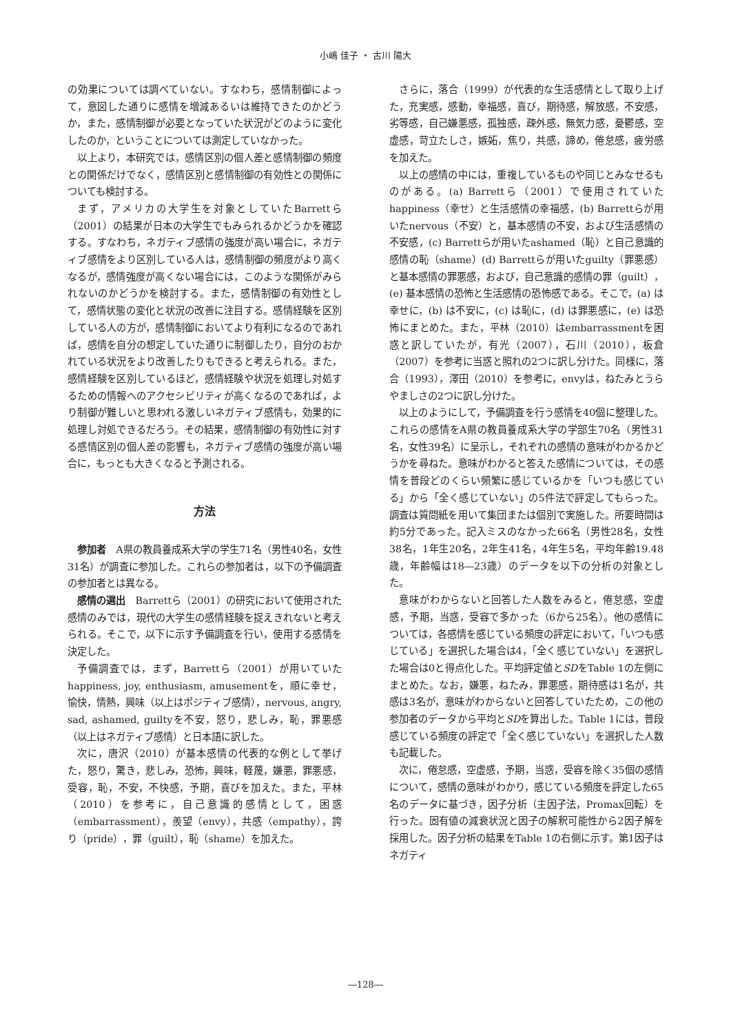小嶋 佳子 ・ 古川 陽大
の効果については調べていない。すなわち，感情制御によって，意図した通りに感情を増減あるいは維持できたのかどうか，また，感情制御が必要となっていた状況がどのように変化したのか，ということについては測定していなかった。
以上より，本研究では，感情区別の個人差と感情制御の頻度との関係だけでなく，感情区別と感情制御の有効性との関係についても検討する。
まず，アメリカの大学生を対象としていたBarrettら（2001）の結果が日本の大学生でもみられるかどうかを確認する。すなわち，ネガティブ感情の強度が高い場合に，ネガティブ感情をより区別している人は，感情制御の頻度がより高くなるが，感情強度が高くない場合には，このような関係がみられないのかどうかを検討する。また，感情制御の有効性として，感情状態の変化と状況の改善に注目する。感情経験を区別している人の方が，感情制御においてより有利になるのであれば，感情を自分の想定していた通りに制御したり，自分のおかれている状況をより改善したりもできると考えられる。また，感情経験を区別しているほど，感情経験や状況を処理し対処するための情報へのアクセシビリティが高くなるのであれば，より制御が難しいと思われる激しいネガティブ感情も，効果的に処理し対処できるだろう。その結果，感情制御の有効性に対する感情区別の個人差の影響も，ネガティブ感情の強度が高い場合に，もっとも大きくなると予測される。
方法
参加者　A県の教員養成系大学の学生71名（男性40名，女性31名）が調査に参加した。これらの参加者は，以下の予備調査の参加者とは異なる。
感情の選出　Barrettら（2001）の研究において使用された感情のみでは，現代の大学生の感情経験を捉えきれないと考えられる。そこで，以下に示す予備調査を行い，使用する感情を決定した。
予備調査では，まず，Barrettら（2001）が用いていたhappiness, joy, enthusiasm, amusementを，順に幸せ，愉快，情熱，興味（以上はポジティブ感情），nervous, angry, sad, ashamed, guiltyを不安，怒り，悲しみ，恥，罪悪感（以上はネガティブ感情）と日本語に訳した。
次に，唐沢（2010）が基本感情の代表的な例として挙げた，怒り，驚き，悲しみ，恐怖，興味，軽蔑，嫌悪，罪悪感，受容，恥，不安，不快感，予期，喜びを加えた。また，平林（2010）を参考に，自己意識的感情として，困惑（embarrassment），羨望（envy），共感（empathy），誇り（pride），罪（guilt），恥（shame）を加えた。
さらに，落合（1999）が代表的な生活感情として取り上げた，充実感，感動，幸福感，喜び，期待感，解放感，不安感，劣等感，自己嫌悪感，孤独感，疎外感，無気力感，憂鬱感，空虚感，苛立たしさ，嫉妬，焦り，共感，諦め，倦怠感，疲労感を加えた。
以上の感情の中には，重複しているものや同じとみなせるものがある。(a) Barrettら（2001）で使用されていたhappiness（幸せ）と生活感情の幸福感，(b) Barrettらが用いたnervous（不安）と，基本感情の不安，および生活感情の不安感，(c) Barrettらが用いたashamed（恥）と自己意識的感情の恥（shame）(d) Barrettらが用いたguilty（罪悪感）と基本感情の罪悪感，および，自己意識的感情の罪（guilt），(e) 基本感情の恐怖と生活感情の恐怖感である。そこで，(a) は幸せに，(b) は不安に，(c) は恥に，(d) は罪悪感に，(e) は恐怖にまとめた。また，平林（2010）はembarrassmentを困惑と訳していたが，有光（2007），石川（2010），板倉（2007）を参考に当惑と照れの2つに訳し分けた。同様に，落合（1993），澤田（2010）を参考に，envyは，ねたみとうらやましさの2つに訳し分けた。
以上のようにして，予備調査を行う感情を40個に整理した。これらの感情をA県の教員養成系大学の学部生70名（男性31名，女性39名）に呈示し，それぞれの感情の意味がわかるかどうかを尋ねた。意味がわかると答えた感情については，その感情を普段どのくらい頻繁に感じているかを「いつも感じている」から「全く感じていない」の5件法で評定してもらった。調査は質問紙を用いて集団または個別で実施した。所要時間は約5分であった。記入ミスのなかった66名（男性28名，女性38名，1年生20名，2年生41名，4年生5名，平均年齢19.48歳，年齢幅は18―23歳）のデータを以下の分析の対象とした。
意味がわからないと回答した人数をみると，倦怠感，空虚感，予期，当惑，受容で多かった（6から25名）。他の感情については，各感情を感じている頻度の評定において，「いつも感じている」を選択した場合は4，「全く感じていない」を選択した場合は0と得点化した。平均評定値とSDをTable 1の左側にまとめた。なお，嫌悪，ねたみ，罪悪感，期待感は1名が，共感は3名が，意味がわからないと回答していたため，この他の参加者のデータから平均とSDを算出した。Table 1には，普段感じている頻度の評定で「全く感じていない」を選択した人数も記載した。
次に，倦怠感，空虚感，予期，当惑，受容を除く35個の感情について，感情の意味がわかり，感じている頻度を評定した65名のデータに基づき，因子分析（主因子法，Promax回転）を行った。固有値の減衰状況と因子の解釈可能性から2因子解を採用した。因子分析の結果をTable 1の右側に示す。第1因子はネガティ
―128―